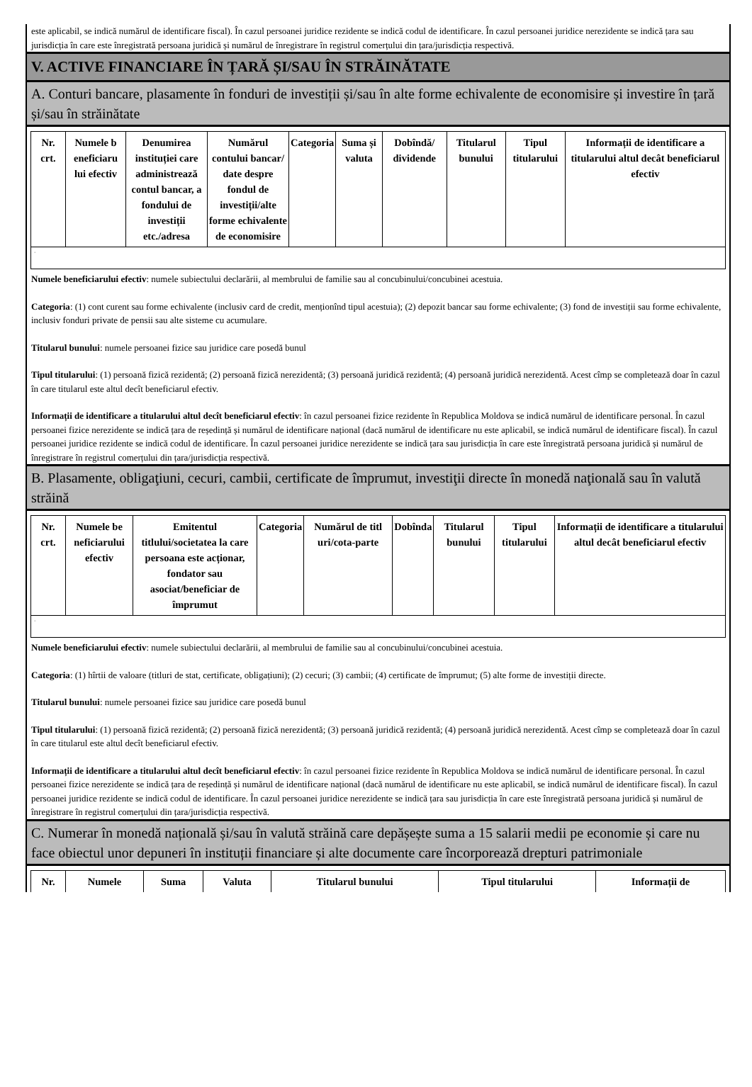este aplicabil, se indică numărul de identificare fiscal). În cazul persoanei juridice rezidente se indică codul de identificare. În cazul persoanei juridice nerezidente se indică țara sau jurisdicția în care este înregistrată persoana juridică și numărul de înregistrare în registrul comerțului din țara/jurisdicția respectivă.
V. ACTIVE FINANCIARE ÎN ȚARĂ ȘI/SAU ÎN STRĂINĂTATE
A. Conturi bancare, plasamente în fonduri de investiții și/sau în alte forme echivalente de economisire și investire în țară și/sau în străinătate
| Nr. crt. | Numele b eneficiaru lui efectiv | Denumirea instituției care administrează contul bancar, a fondului de investiții etc./adresa | Numărul contului bancar/ date despre fondul de investiții/alte forme echivalente de economisire | Categoria | Suma și valuta | Dobîndă/ dividende | Titularul bunului | Tipul titularului | Informații de identificare a titularului altul decât beneficiarul efectiv |
| --- | --- | --- | --- | --- | --- | --- | --- | --- | --- |
| - | | | | | | | | | |
Numele beneficiarului efectiv: numele subiectului declarării, al membrului de familie sau al concubinului/concubinei acestuia.
Categoria: (1) cont curent sau forme echivalente (inclusiv card de credit, menționînd tipul acestuia); (2) depozit bancar sau forme echivalente; (3) fond de investiții sau forme echivalente, inclusiv fonduri private de pensii sau alte sisteme cu acumulare.
Titularul bunului: numele persoanei fizice sau juridice care posedă bunul
Tipul titularului: (1) persoană fizică rezidentă; (2) persoană fizică nerezidentă; (3) persoană juridică rezidentă; (4) persoană juridică nerezidentă. Acest cîmp se completează doar în cazul în care titularul este altul decît beneficiarul efectiv.
Informații de identificare a titularului altul decît beneficiarul efectiv: în cazul persoanei fizice rezidente în Republica Moldova se indică numărul de identificare personal. În cazul persoanei fizice nerezidente se indică țara de reședință și numărul de identificare național (dacă numărul de identificare nu este aplicabil, se indică numărul de identificare fiscal). În cazul persoanei juridice rezidente se indică codul de identificare. În cazul persoanei juridice nerezidente se indică țara sau jurisdicția în care este înregistrată persoana juridică și numărul de înregistrare în registrul comerțului din țara/jurisdicția respectivă.
B. Plasamente, obligaţiuni, cecuri, cambii, certificate de împrumut, investiţii directe în monedă naţională sau în valută străină
| Nr. crt. | Numele be neficiarului efectiv | Emitentul titlului/societatea la care persoana este acționar, fondator sau asociat/beneficiar de împrumut | Categoria | Numărul de titl uri/cota-parte | Dobînda | Titularul bunului | Tipul titularului | Informații de identificare a titularului altul decât beneficiarul efectiv |
| --- | --- | --- | --- | --- | --- | --- | --- | --- |
| - | | | | | | | | |
Numele beneficiarului efectiv: numele subiectului declarării, al membrului de familie sau al concubinului/concubinei acestuia.
Categoria: (1) hîrtii de valoare (titluri de stat, certificate, obligațiuni); (2) cecuri; (3) cambii; (4) certificate de împrumut; (5) alte forme de investiții directe.
Titularul bunului: numele persoanei fizice sau juridice care posedă bunul
Tipul titularului: (1) persoană fizică rezidentă; (2) persoană fizică nerezidentă; (3) persoană juridică rezidentă; (4) persoană juridică nerezidentă. Acest cîmp se completează doar în cazul în care titularul este altul decît beneficiarul efectiv.
Informații de identificare a titularului altul decît beneficiarul efectiv: în cazul persoanei fizice rezidente în Republica Moldova se indică numărul de identificare personal. În cazul persoanei fizice nerezidente se indică țara de reședință și numărul de identificare național (dacă numărul de identificare nu este aplicabil, se indică numărul de identificare fiscal). În cazul persoanei juridice rezidente se indică codul de identificare. În cazul persoanei juridice nerezidente se indică țara sau jurisdicția în care este înregistrată persoana juridică și numărul de înregistrare în registrul comerțului din țara/jurisdicția respectivă.
C. Numerar în monedă națională și/sau în valută străină care depășește suma a 15 salarii medii pe economie și care nu face obiectul unor depuneri în instituții financiare și alte documente care încorporează drepturi patrimoniale
| Nr. | Numele | Suma | Valuta | Titularul bunului | Tipul titularului | Informații de |
| --- | --- | --- | --- | --- | --- | --- |